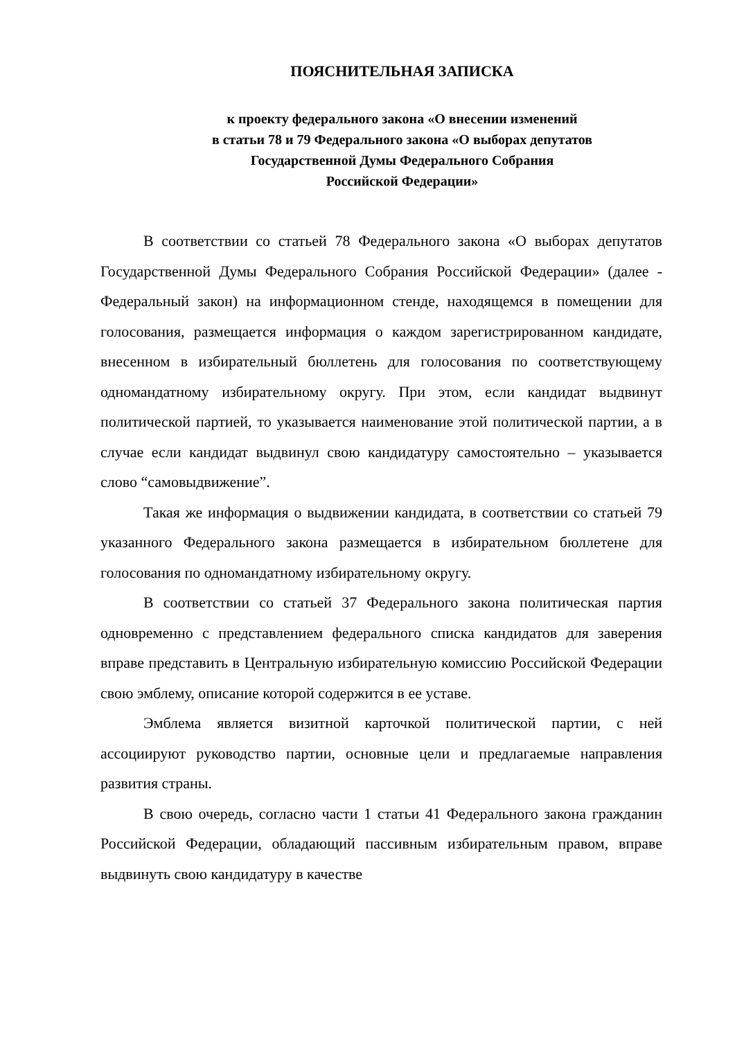ПОЯСНИТЕЛЬНАЯ ЗАПИСКА
к проекту федерального закона «О внесении изменений
в статьи 78 и 79 Федерального закона «О выборах депутатов
Государственной Думы Федерального Собрания
Российской Федерации»
В соответствии со статьей 78 Федерального закона «О выборах депутатов Государственной Думы Федерального Собрания Российской Федерации» (далее - Федеральный закон) на информационном стенде, находящемся в помещении для голосования, размещается информация о каждом зарегистрированном кандидате, внесенном в избирательный бюллетень для голосования по соответствующему одномандатному избирательному округу. При этом, если кандидат выдвинут политической партией, то указывается наименование этой политической партии, а в случае если кандидат выдвинул свою кандидатуру самостоятельно – указывается слово “самовыдвижение”.
Такая же информация о выдвижении кандидата, в соответствии со статьей 79 указанного Федерального закона размещается в избирательном бюллетене для голосования по одномандатному избирательному округу.
В соответствии со статьей 37 Федерального закона политическая партия одновременно с представлением федерального списка кандидатов для заверения вправе представить в Центральную избирательную комиссию Российской Федерации свою эмблему, описание которой содержится в ее уставе.
Эмблема является визитной карточкой политической партии, с ней ассоциируют руководство партии, основные цели и предлагаемые направления развития страны.
В свою очередь, согласно части 1 статьи 41 Федерального закона гражданин Российской Федерации, обладающий пассивным избирательным правом, вправе выдвинуть свою кандидатуру в качестве